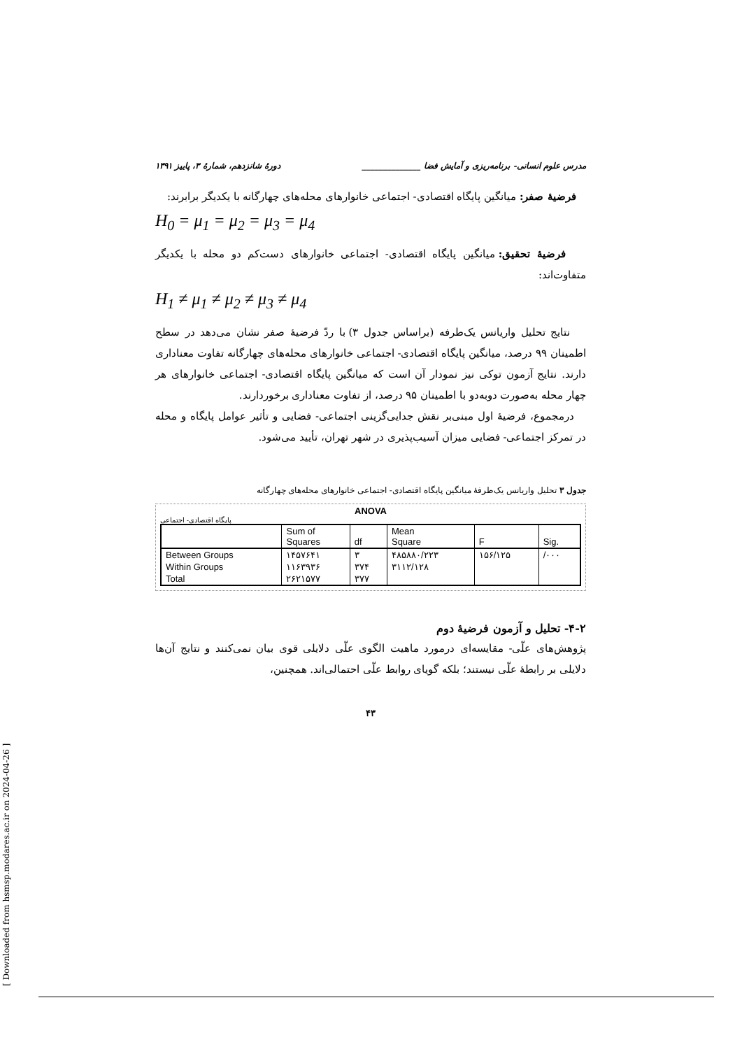مدرس علوم انسانی- برنامه‌ریزی و آمایش فضا ______________ دورهٔ شانزدهم، شمارهٔ ۳، پاییز ۱۳۹۱
فرضیهٔ صفر: میانگین پایگاه اقتصادی- اجتماعی خانوارهای محله‌های چهارگانه با یکدیگر برابرند:
H<sub>0</sub> = μ<sub>1</sub> = μ<sub>2</sub> = μ<sub>3</sub> = μ<sub>4</sub>
فرضیهٔ تحقیق: میانگین پایگاه اقتصادی- اجتماعی خانوارهای دست‌کم دو محله با یکدیگر متفاوت‌اند:
H<sub>1</sub> ≠ μ<sub>1</sub> ≠ μ<sub>2</sub> ≠ μ<sub>3</sub> ≠ μ<sub>4</sub>
نتایج تحلیل واریانس یک‌طرفه (براساس جدول ۳) با ردّ فرضیهٔ صفر نشان می‌دهد در سطح اطمینان ۹۹ درصد، میانگین پایگاه اقتصادی- اجتماعی خانوارهای محله‌های چهارگانه تفاوت معناداری دارند. نتایج آزمون توکی نیز نمودار آن است که میانگین پایگاه اقتصادی- اجتماعی خانوارهای هر چهار محله به‌صورت دوبه‌دو با اطمینان ۹۵ درصد، از تفاوت معناداری برخوردارند.
درمجموع، فرضیهٔ اول مبنی‌بر نقش جدایی‌گزینی اجتماعی- فضایی و تأثیر عوامل پایگاه و محله در تمرکز اجتماعی- فضایی میزان آسیب‌پذیری در شهر تهران، تأیید می‌شود.
جدول ۳ تحلیل واریانس یک‌طرفهٔ میانگین پایگاه اقتصادی- اجتماعی خانوارهای محله‌های چهارگانه
ANOVA
پایگاه اقتصادی- اجتماعی
| | Sum of Squares | df | Mean Square | F | Sig. |
| --- | --- | --- | --- | --- | --- |
| Between Groups | ۱۴۵۷۶۴۱ | ۳ | ۴۸۵۸۸۰/۲۲۳ | ۱۵۶/۱۲۵ | /۰۰۰ |
| Within Groups | ۱۱۶۳۹۳۶ | ۳۷۴ | ۳۱۱۲/۱۲۸ | | |
| Total | ۲۶۲۱۵۷۷ | ۳۷۷ | | | |
۴-۲- تحلیل و آزمون فرضیهٔ دوم
پژوهش‌های علّی- مقایسه‌ای درمورد ماهیت الگوی علّی دلایلی قوی بیان نمی‌کنند و نتایج آن‌ها دلایلی بر رابطهٔ علّی نیستند؛ بلکه گویای روابط علّی احتمالی‌اند. همچنین،
۴۳
[ Downloaded from hsmsp.modares.ac.ir on 2024-04-26 ]